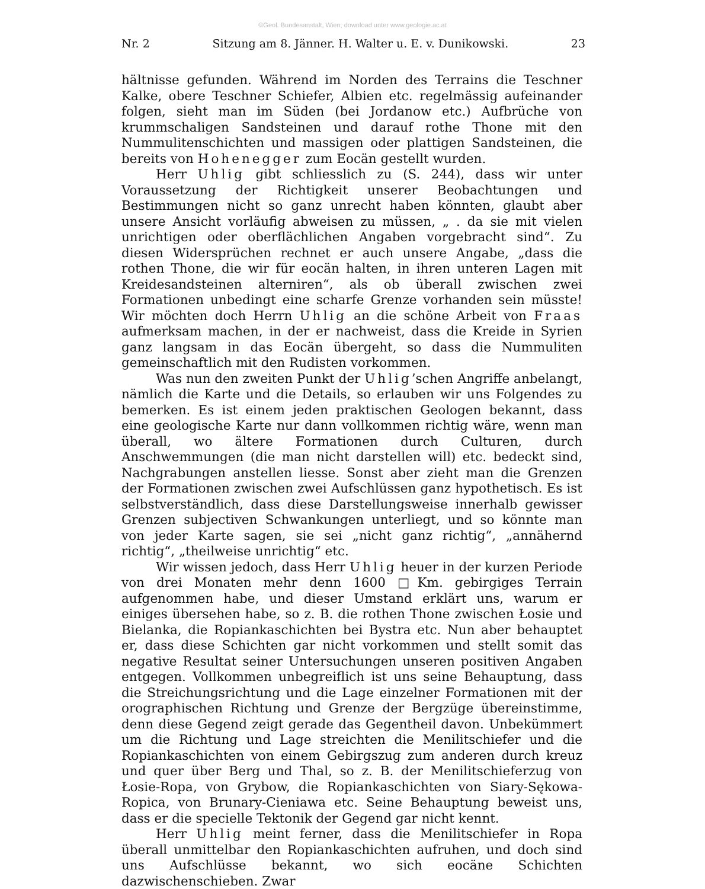©Geol. Bundesanstalt, Wien; download unter www.geologie.ac.at
Nr. 2 Sitzung am 8. Jänner. H. Walter u. E. v. Dunikowski. 23
hältnisse gefunden. Während im Norden des Terrains die Teschner Kalke, obere Teschner Schiefer, Albien etc. regelmässig aufeinander folgen, sieht man im Süden (bei Jordanow etc.) Aufbrüche von krummschaligen Sandsteinen und darauf rothe Thone mit den Nummulitenschichten und massigen oder plattigen Sandsteinen, die bereits von Hohenegger zum Eocän gestellt wurden.
Herr Uhlig gibt schliesslich zu (S. 244), dass wir unter Voraussetzung der Richtigkeit unserer Beobachtungen und Bestimmungen nicht so ganz unrecht haben könnten, glaubt aber unsere Ansicht vorläufig abweisen zu müssen, „ . da sie mit vielen unrichtigen oder oberflächlichen Angaben vorgebracht sind“. Zu diesen Widersprüchen rechnet er auch unsere Angabe, „dass die rothen Thone, die wir für eocän halten, in ihren unteren Lagen mit Kreidesandsteinen alterniren“, als ob überall zwischen zwei Formationen unbedingt eine scharfe Grenze vorhanden sein müsste! Wir möchten doch Herrn Uhlig an die schöne Arbeit von Fraas aufmerksam machen, in der er nachweist, dass die Kreide in Syrien ganz langsam in das Eocän übergeht, so dass die Nummuliten gemeinschaftlich mit den Rudisten vorkommen.
Was nun den zweiten Punkt der Uhlig’schen Angriffe anbelangt, nämlich die Karte und die Details, so erlauben wir uns Folgendes zu bemerken. Es ist einem jeden praktischen Geologen bekannt, dass eine geologische Karte nur dann vollkommen richtig wäre, wenn man überall, wo ältere Formationen durch Culturen, durch Anschwemmungen (die man nicht darstellen will) etc. bedeckt sind, Nachgrabungen anstellen liesse. Sonst aber zieht man die Grenzen der Formationen zwischen zwei Aufschlüssen ganz hypothetisch. Es ist selbstverständlich, dass diese Darstellungsweise innerhalb gewisser Grenzen subjectiven Schwankungen unterliegt, und so könnte man von jeder Karte sagen, sie sei „nicht ganz richtig“, „annähernd richtig“, „theilweise unrichtig“ etc.
Wir wissen jedoch, dass Herr Uhlig heuer in der kurzen Periode von drei Monaten mehr denn 1600 □Km. gebirgiges Terrain aufgenommen habe, und dieser Umstand erklärt uns, warum er einiges übersehen habe, so z. B. die rothen Thone zwischen Łosie und Bielanka, die Ropiankaschichten bei Bystra etc. Nun aber behauptet er, dass diese Schichten gar nicht vorkommen und stellt somit das negative Resultat seiner Untersuchungen unseren positiven Angaben entgegen. Vollkommen unbegreiflich ist uns seine Behauptung, dass die Streichungsrichtung und die Lage einzelner Formationen mit der orographischen Richtung und Grenze der Bergzüge übereinstimme, denn diese Gegend zeigt gerade das Gegentheil davon. Unbekümmert um die Richtung und Lage streichten die Menilitschiefer und die Ropiankaschichten von einem Gebirgszug zum anderen durch kreuz und quer über Berg und Thal, so z. B. der Menilitschieferzug von Łosie-Ropa, von Grybow, die Ropiankaschichten von Siary-Sękowa-Ropica, von Brunary-Cieniawa etc. Seine Behauptung beweist uns, dass er die specielle Tektonik der Gegend gar nicht kennt.
Herr Uhlig meint ferner, dass die Menilitschiefer in Ropa überall unmittelbar den Ropiankaschichten aufruhen, und doch sind uns Aufschlüsse bekannt, wo sich eocäne Schichten dazwischenschieben. Zwar